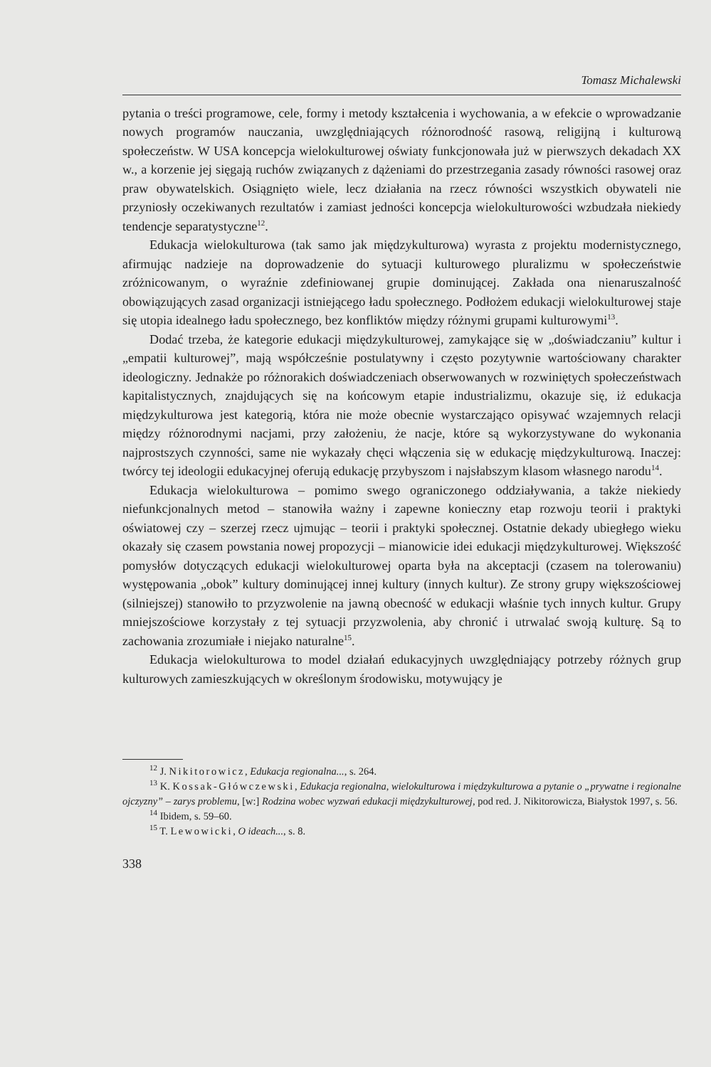Tomasz Michalewski
pytania o treści programowe, cele, formy i metody kształcenia i wychowania, a w efekcie o wprowadzanie nowych programów nauczania, uwzględniających różnorodność rasową, religijną i kulturową społeczeństw. W USA koncepcja wielokulturowej oświaty funkcjonowała już w pierwszych dekadach XX w., a korzenie jej sięgają ruchów związanych z dążeniami do przestrzegania zasady równości rasowej oraz praw obywatelskich. Osiągnięto wiele, lecz działania na rzecz równości wszystkich obywateli nie przyniosły oczekiwanych rezultatów i zamiast jedności koncepcja wielokulturowości wzbudzała niekiedy tendencje separatystyczne<sup>12</sup>.
Edukacja wielokulturowa (tak samo jak międzykulturowa) wyrasta z projektu modernistycznego, afirmując nadzieje na doprowadzenie do sytuacji kulturowego pluralizmu w społeczeństwie zróżnicowanym, o wyraźnie zdefiniowanej grupie dominującej. Zakłada ona nienaruszalność obowiązujących zasad organizacji istniejącego ładu społecznego. Podłożem edukacji wielokulturowej staje się utopia idealnego ładu społecznego, bez konfliktów między różnymi grupami kulturowymi<sup>13</sup>.
Dodać trzeba, że kategorie edukacji międzykulturowej, zamykające się w „doświadczaniu” kultur i „empatii kulturowej”, mają współcześnie postulatywny i często pozytywnie wartościowany charakter ideologiczny. Jednakże po różnorakich doświadczeniach obserwowanych w rozwiniętych społeczeństwach kapitalistycznych, znajdujących się na końcowym etapie industrializmu, okazuje się, iż edukacja międzykulturowa jest kategorią, która nie może obecnie wystarczająco opisywać wzajemnych relacji między różnorodnymi nacjami, przy założeniu, że nacje, które są wykorzystywane do wykonania najprostszych czynności, same nie wykazały chęci włączenia się w edukację międzykulturową. Inaczej: twórcy tej ideologii edukacyjnej oferują edukację przybyszom i najsłabszym klasom własnego narodu<sup>14</sup>.
Edukacja wielokulturowa – pomimo swego ograniczonego oddziaływania, a także niekiedy niefunkcjonalnych metod – stanowiła ważny i zapewne konieczny etap rozwoju teorii i praktyki oświatowej czy – szerzej rzecz ujmując – teorii i praktyki społecznej. Ostatnie dekady ubiegłego wieku okazały się czasem powstania nowej propozycji – mianowicie idei edukacji międzykulturowej. Większość pomysłów dotyczących edukacji wielokulturowej oparta była na akceptacji (czasem na tolerowaniu) występowania „obok” kultury dominującej innej kultury (innych kultur). Ze strony grupy większościowej (silniejszej) stanowiło to przyzwolenie na jawną obecność w edukacji właśnie tych innych kultur. Grupy mniejszościowe korzystały z tej sytuacji przyzwolenia, aby chronić i utrwalać swoją kulturę. Są to zachowania zrozumiałe i niejako naturalne<sup>15</sup>.
Edukacja wielokulturowa to model działań edukacyjnych uwzględniający potrzeby różnych grup kulturowych zamieszkujących w określonym środowisku, motywujący je
<sup>12</sup> J. Nikitorowicz, Edukacja regionalna..., s. 264.
<sup>13</sup> K. Kossak-Główczewski, Edukacja regionalna, wielokulturowa i międzykulturowa a pytanie o „prywatne i regionalne ojczyzny” – zarys problemu, [w:] Rodzina wobec wyzwań edukacji międzykulturowej, pod red. J. Nikitorowicza, Białystok 1997, s. 56.
<sup>14</sup> Ibidem, s. 59–60.
<sup>15</sup> T. Lewowicki, O ideach..., s. 8.
338